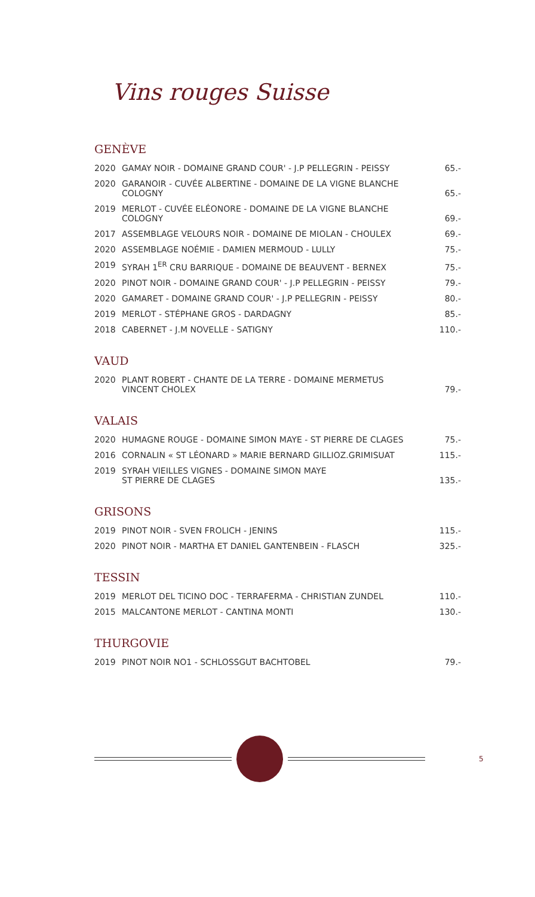Vins rouges Suisse
GENÈVE
| 2020 | GAMAY NOIR - DOMAINE GRAND COUR' - J.P PELLEGRIN - PEISSY | 65.- |
| 2020 | GARANOIR - CUVÉE ALBERTINE - DOMAINE DE LA VIGNE BLANCHE COLOGNY | 65.- |
| 2019 | MERLOT - CUVÉE ELÉONORE - DOMAINE DE LA VIGNE BLANCHE COLOGNY | 69.- |
| 2017 | ASSEMBLAGE VELOURS NOIR - DOMAINE DE MIOLAN - CHOULEX | 69.- |
| 2020 | ASSEMBLAGE NOÉMIE - DAMIEN MERMOUD - LULLY | 75.- |
| 2019 | SYRAH 1<sup>ER</sup> CRU BARRIQUE - DOMAINE DE BEAUVENT - BERNEX | 75.- |
| 2020 | PINOT NOIR - DOMAINE GRAND COUR' - J.P PELLEGRIN - PEISSY | 79.- |
| 2020 | GAMARET - DOMAINE GRAND COUR' - J.P PELLEGRIN - PEISSY | 80.- |
| 2019 | MERLOT - STÉPHANE GROS - DARDAGNY | 85.- |
| 2018 | CABERNET - J.M NOVELLE - SATIGNY | 110.- |
VAUD
| 2020 | PLANT ROBERT - CHANTE DE LA TERRE - DOMAINE MERMETUS VINCENT CHOLEX | 79.- |
VALAIS
| 2020 | HUMAGNE ROUGE - DOMAINE SIMON MAYE - ST PIERRE DE CLAGES | 75.- |
| 2016 | CORNALIN « ST LÉONARD » MARIE BERNARD GILLIOZ.GRIMISUAT | 115.- |
| 2019 | SYRAH VIEILLES VIGNES - DOMAINE SIMON MAYE ST PIERRE DE CLAGES | 135.- |
GRISONS
| 2019 | PINOT NOIR - SVEN FROLICH - JENINS | 115.- |
| 2020 | PINOT NOIR - MARTHA ET DANIEL GANTENBEIN - FLASCH | 325.- |
TESSIN
| 2019 | MERLOT DEL TICINO DOC - TERRAFERMA - CHRISTIAN ZUNDEL | 110.- |
| 2015 | MALCANTONE MERLOT - CANTINA MONTI | 130.- |
THURGOVIE
| 2019 | PINOT NOIR NO1 - SCHLOSSGUT BACHTOBEL | 79.- |
5